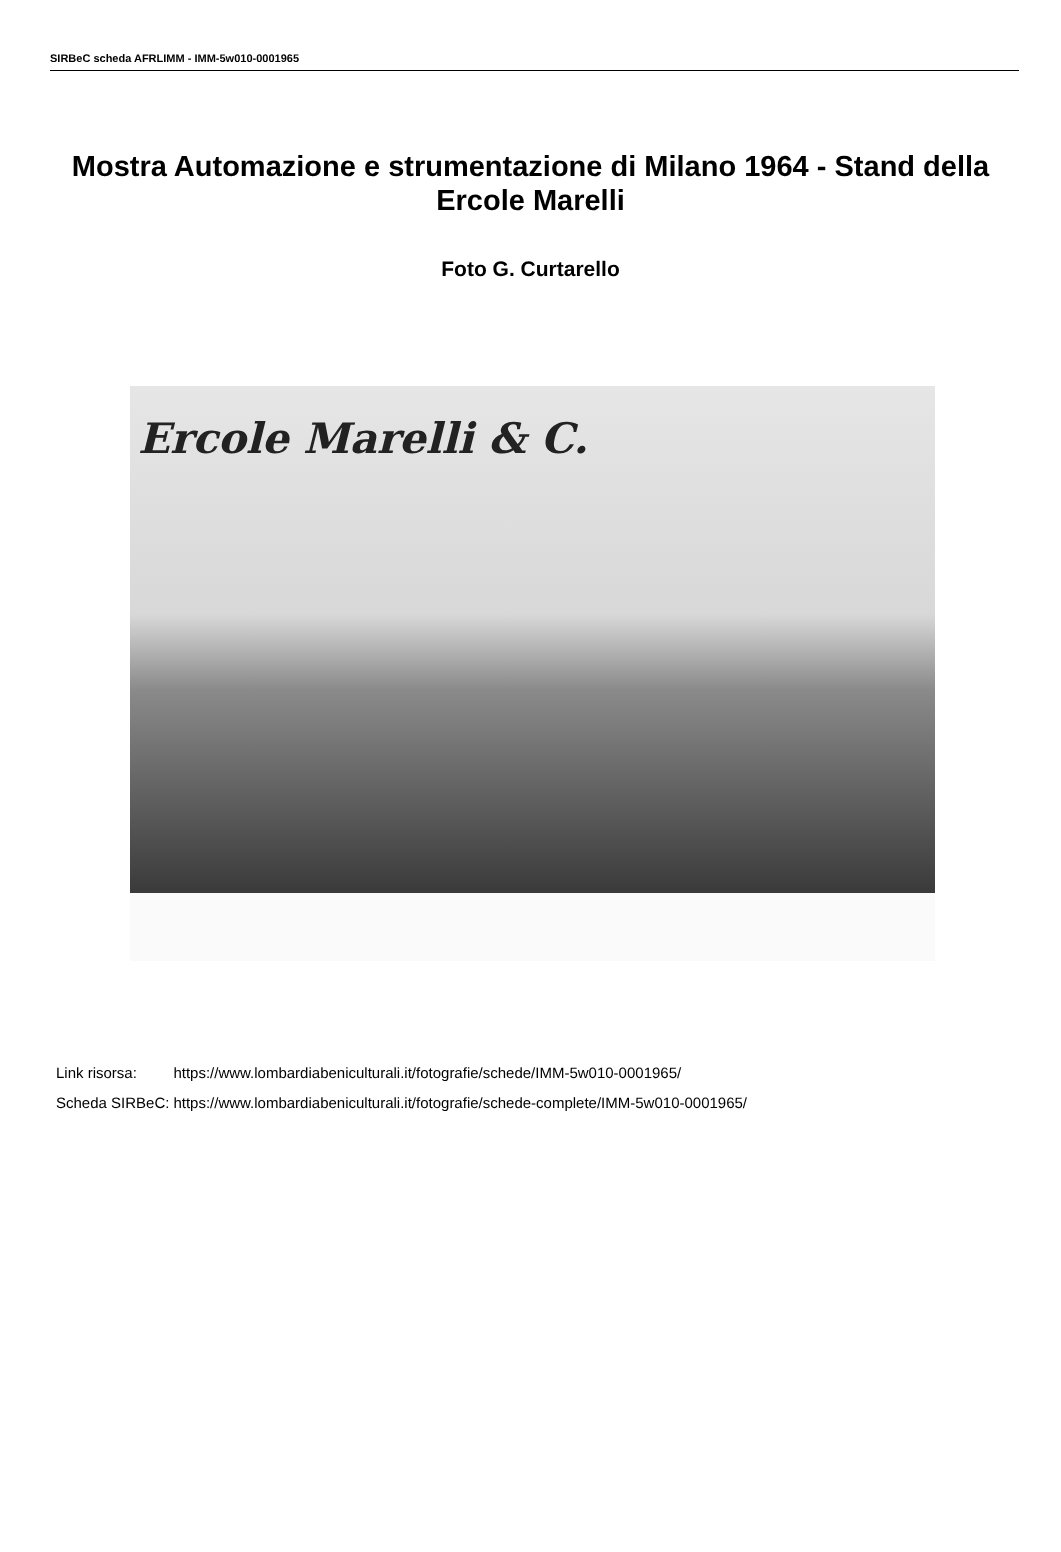SIRBeC scheda AFRLIMM - IMM-5w010-0001965
Mostra Automazione e strumentazione di Milano 1964 - Stand della Ercole Marelli
Foto G. Curtarello
Ercole Marelli & C.
| Link risorsa: | https://www.lombardiabeniculturali.it/fotografie/schede/IMM-5w010-0001965/ |
| Scheda SIRBeC: | https://www.lombardiabeniculturali.it/fotografie/schede-complete/IMM-5w010-0001965/ |